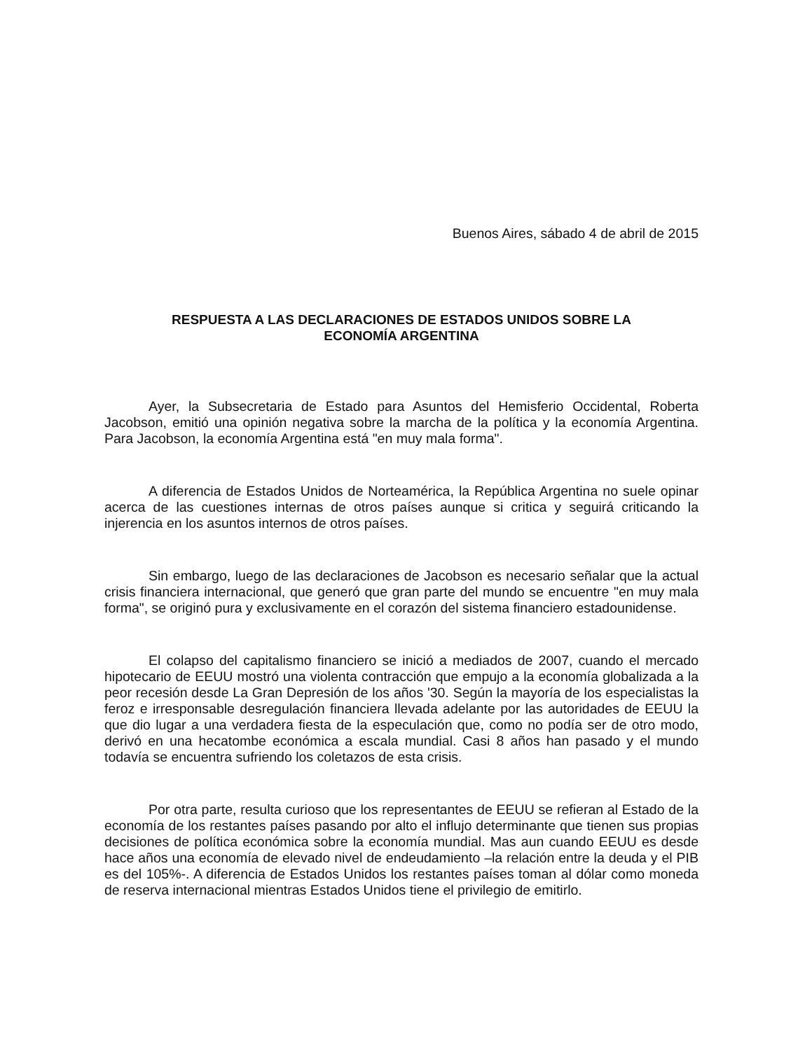Buenos Aires, sábado 4 de abril de 2015
RESPUESTA A LAS DECLARACIONES DE ESTADOS UNIDOS SOBRE LA
ECONOMÍA ARGENTINA
Ayer, la Subsecretaria de Estado para Asuntos del Hemisferio Occidental, Roberta Jacobson, emitió una opinión negativa sobre la marcha de la política y la economía Argentina. Para Jacobson, la economía Argentina está "en muy mala forma".
A diferencia de Estados Unidos de Norteamérica, la República Argentina no suele opinar acerca de las cuestiones internas de otros países aunque si critica y seguirá criticando la injerencia en los asuntos internos de otros países.
Sin embargo, luego de las declaraciones de Jacobson es necesario señalar que la actual crisis financiera internacional, que generó que gran parte del mundo se encuentre "en muy mala forma", se originó pura y exclusivamente en el corazón del sistema financiero estadounidense.
El colapso del capitalismo financiero se inició a mediados de 2007, cuando el mercado hipotecario de EEUU mostró una violenta contracción que empujo a la economía globalizada a la peor recesión desde La Gran Depresión de los años '30. Según la mayoría de los especialistas la feroz e irresponsable desregulación financiera llevada adelante por las autoridades de EEUU la que dio lugar a una verdadera fiesta de la especulación que, como no podía ser de otro modo, derivó en una hecatombe económica a escala mundial. Casi 8 años han pasado y el mundo todavía se encuentra sufriendo los coletazos de esta crisis.
Por otra parte, resulta curioso que los representantes de EEUU se refieran al Estado de la economía de los restantes países pasando por alto el influjo determinante que tienen sus propias decisiones de política económica sobre la economía mundial. Mas aun cuando EEUU es desde hace años una economía de elevado nivel de endeudamiento –la relación entre la deuda y el PIB es del 105%-. A diferencia de Estados Unidos los restantes países toman al dólar como moneda de reserva internacional mientras Estados Unidos tiene el privilegio de emitirlo.